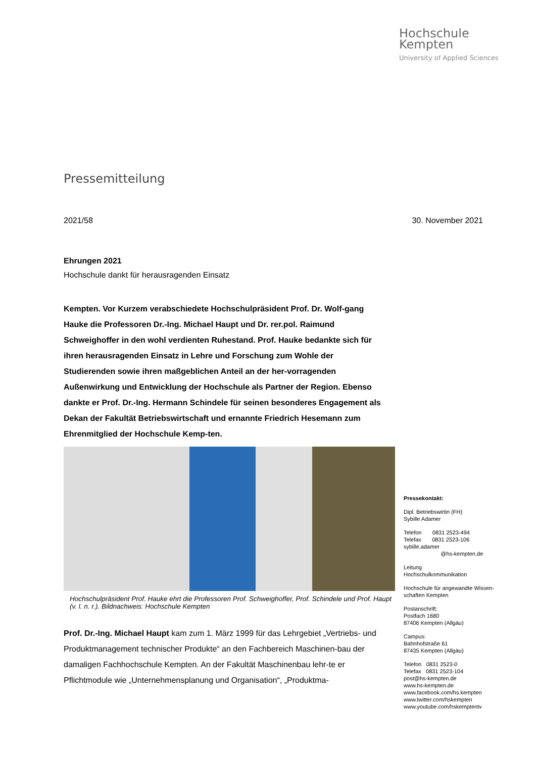Hochschule
Kempten
University of Applied Sciences
Pressemitteilung
2021/58 30. November 2021
Ehrungen 2021
Hochschule dankt für herausragenden Einsatz
Kempten. Vor Kurzem verabschiedete Hochschulpräsident Prof. Dr. Wolf-gang Hauke die Professoren Dr.-Ing. Michael Haupt und Dr. rer.pol. Raimund Schweighoffer in den wohl verdienten Ruhestand. Prof. Hauke bedankte sich für ihren herausragenden Einsatz in Lehre und Forschung zum Wohle der Studierenden sowie ihren maßgeblichen Anteil an der her-vorragenden Außenwirkung und Entwicklung der Hochschule als Partner der Region. Ebenso dankte er Prof. Dr.-Ing. Hermann Schindele für seinen besonderes Engagement als Dekan der Fakultät Betriebswirtschaft und ernannte Friedrich Hesemann zum Ehrenmitglied der Hochschule Kemp-ten.
Hochschulpräsident Prof. Hauke ehrt die Professoren Prof. Schweighoffer, Prof. Schindele und Prof. Haupt (v. l. n. r.). Bildnachweis: Hochschule Kempten
Prof. Dr.-Ing. Michael Haupt kam zum 1. März 1999 für das Lehrgebiet „Vertriebs- und Produktmanagement technischer Produkte“ an den Fachbereich Maschinen-bau der damaligen Fachhochschule Kempten. An der Fakultät Maschinenbau lehr-te er Pflichtmodule wie „Unternehmensplanung und Organisation“, „Produktma-
Pressekontakt:
Dipl. Betriebswirtin (FH)
Sybille Adamer
Telefon 0831 2523-494
Telefax 0831 2523-106
sybille.adamer
@hs-kempten.de
Leitung
Hochschulkommunikation
Hochschule für angewandte Wissen-schaften Kempten
Postanschrift:
Postfach 1680
87406 Kempten (Allgäu)
Campus:
Bahnhofstraße 61
87435 Kempten (Allgäu)
Telefon 0831 2523-0
Telefax 0831 2523-104
post@hs-kempten.de
www.hs-kempten.de
www.facebook.com/hs.kempten
www.twitter.com/hskempten
www.youtube.com/hskemptentv